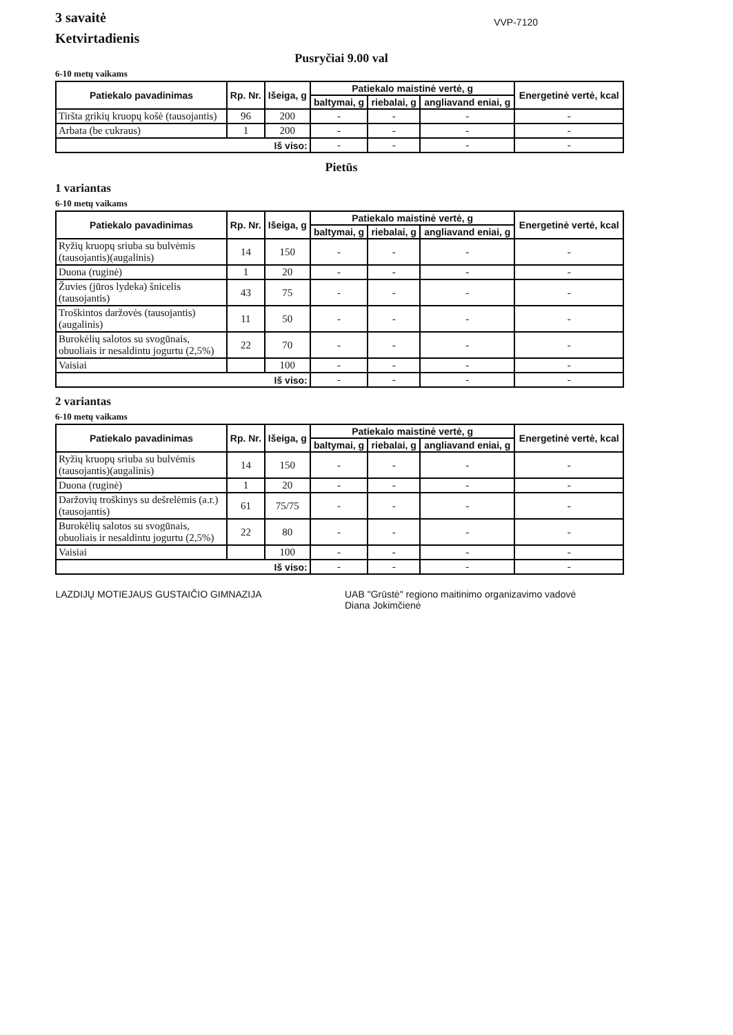3 savaitė
Ketvirtadienis
VVP-7120
Pusryčiai 9.00 val
6-10 metų vaikams
| Patiekalo pavadinimas | Rp. Nr. | Išeiga, g | Patiekalo maistinė vertė, g | | | Energetinė vertė, kcal |
| --- | --- | --- | --- | --- | --- | --- |
| | | | baltymai, g | riebalai, g | angliavand eniai, g | |
| Tiršta grikių kruopų košė (tausojantis) | 96 | 200 | - | - | - | - |
| Arbata (be cukraus) | 1 | 200 | - | - | - | - |
| Iš viso: | | | - | - | - | - |
Pietūs
1 variantas
6-10 metų vaikams
| Patiekalo pavadinimas | Rp. Nr. | Išeiga, g | Patiekalo maistinė vertė, g | | | Energetinė vertė, kcal |
| --- | --- | --- | --- | --- | --- | --- |
| | | | baltymai, g | riebalai, g | angliavand eniai, g | |
| Ryžių kruopų sriuba su bulvėmis (tausojantis)(augalinis) | 14 | 150 | - | - | - | - |
| Duona (ruginė) | 1 | 20 | - | - | - | - |
| Žuvies (jūros lydeka) šnicelis (tausojantis) | 43 | 75 | - | - | - | - |
| Troškintos daržovės (tausojantis)(augalinis) | 11 | 50 | - | - | - | - |
| Burokėlių salotos su svogūnais, obuoliais ir nesaldintu jogurtu (2,5%) | 22 | 70 | - | - | - | - |
| Vaisiai | | 100 | - | - | - | - |
| Iš viso: | | | - | - | - | - |
2 variantas
6-10 metų vaikams
| Patiekalo pavadinimas | Rp. Nr. | Išeiga, g | Patiekalo maistinė vertė, g | | | Energetinė vertė, kcal |
| --- | --- | --- | --- | --- | --- | --- |
| | | | baltymai, g | riebalai, g | angliavand eniai, g | |
| Ryžių kruopų sriuba su bulvėmis (tausojantis)(augalinis) | 14 | 150 | - | - | - | - |
| Duona (ruginė) | 1 | 20 | - | - | - | - |
| Daržovių troškinys su dešrelėmis (a.r.)(tausojantis) | 61 | 75/75 | - | - | - | - |
| Burokėlių salotos su svogūnais, obuoliais ir nesaldintu jogurtu (2,5%) | 22 | 80 | - | - | - | - |
| Vaisiai | | 100 | - | - | - | - |
| Iš viso: | | | - | - | - | - |
LAZDIJŲ MOTIEJAUS GUSTAIČIO GIMNAZIJA
UAB "Grūstė" regiono maitinimo organizavimo vadovė
Diana Jokimčienė